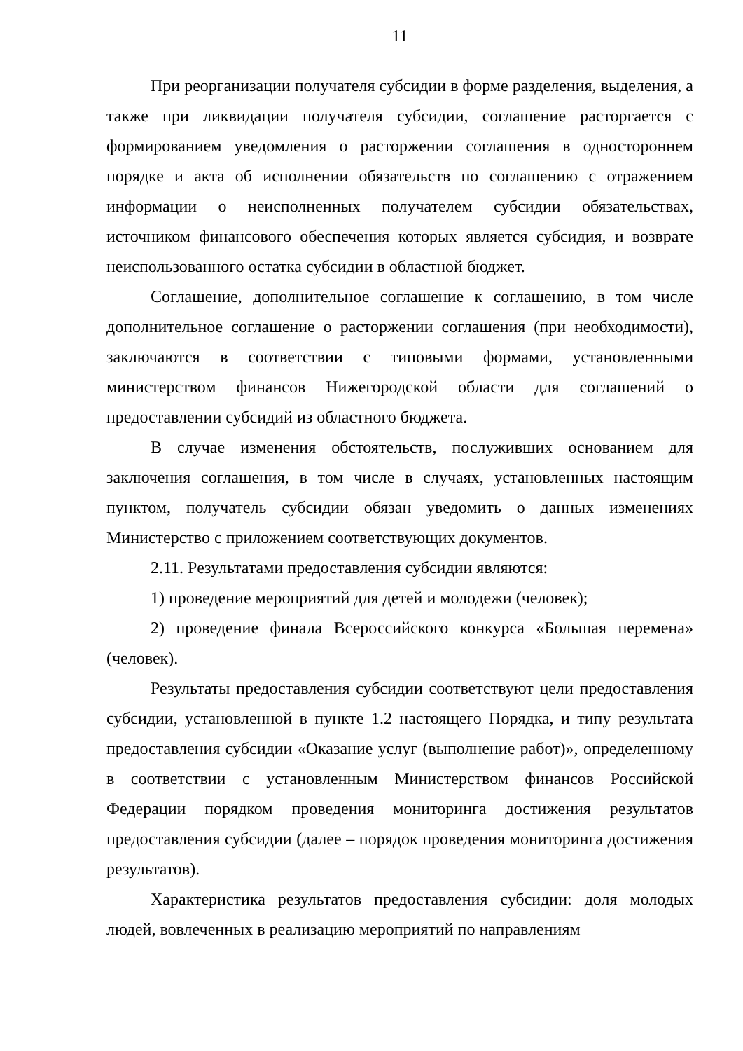11
При реорганизации получателя субсидии в форме разделения, выделения, а также при ликвидации получателя субсидии, соглашение расторгается с формированием уведомления о расторжении соглашения в одностороннем порядке и акта об исполнении обязательств по соглашению с отражением информации о неисполненных получателем субсидии обязательствах, источником финансового обеспечения которых является субсидия, и возврате неиспользованного остатка субсидии в областной бюджет.
Соглашение, дополнительное соглашение к соглашению, в том числе дополнительное соглашение о расторжении соглашения (при необходимости), заключаются в соответствии с типовыми формами, установленными министерством финансов Нижегородской области для соглашений о предоставлении субсидий из областного бюджета.
В случае изменения обстоятельств, послуживших основанием для заключения соглашения, в том числе в случаях, установленных настоящим пунктом, получатель субсидии обязан уведомить о данных изменениях Министерство с приложением соответствующих документов.
2.11. Результатами предоставления субсидии являются:
1) проведение мероприятий для детей и молодежи (человек);
2) проведение финала Всероссийского конкурса «Большая перемена» (человек).
Результаты предоставления субсидии соответствуют цели предоставления субсидии, установленной в пункте 1.2 настоящего Порядка, и типу результата предоставления субсидии «Оказание услуг (выполнение работ)», определенному в соответствии с установленным Министерством финансов Российской Федерации порядком проведения мониторинга достижения результатов предоставления субсидии (далее – порядок проведения мониторинга достижения результатов).
Характеристика результатов предоставления субсидии: доля молодых людей, вовлеченных в реализацию мероприятий по направлениям